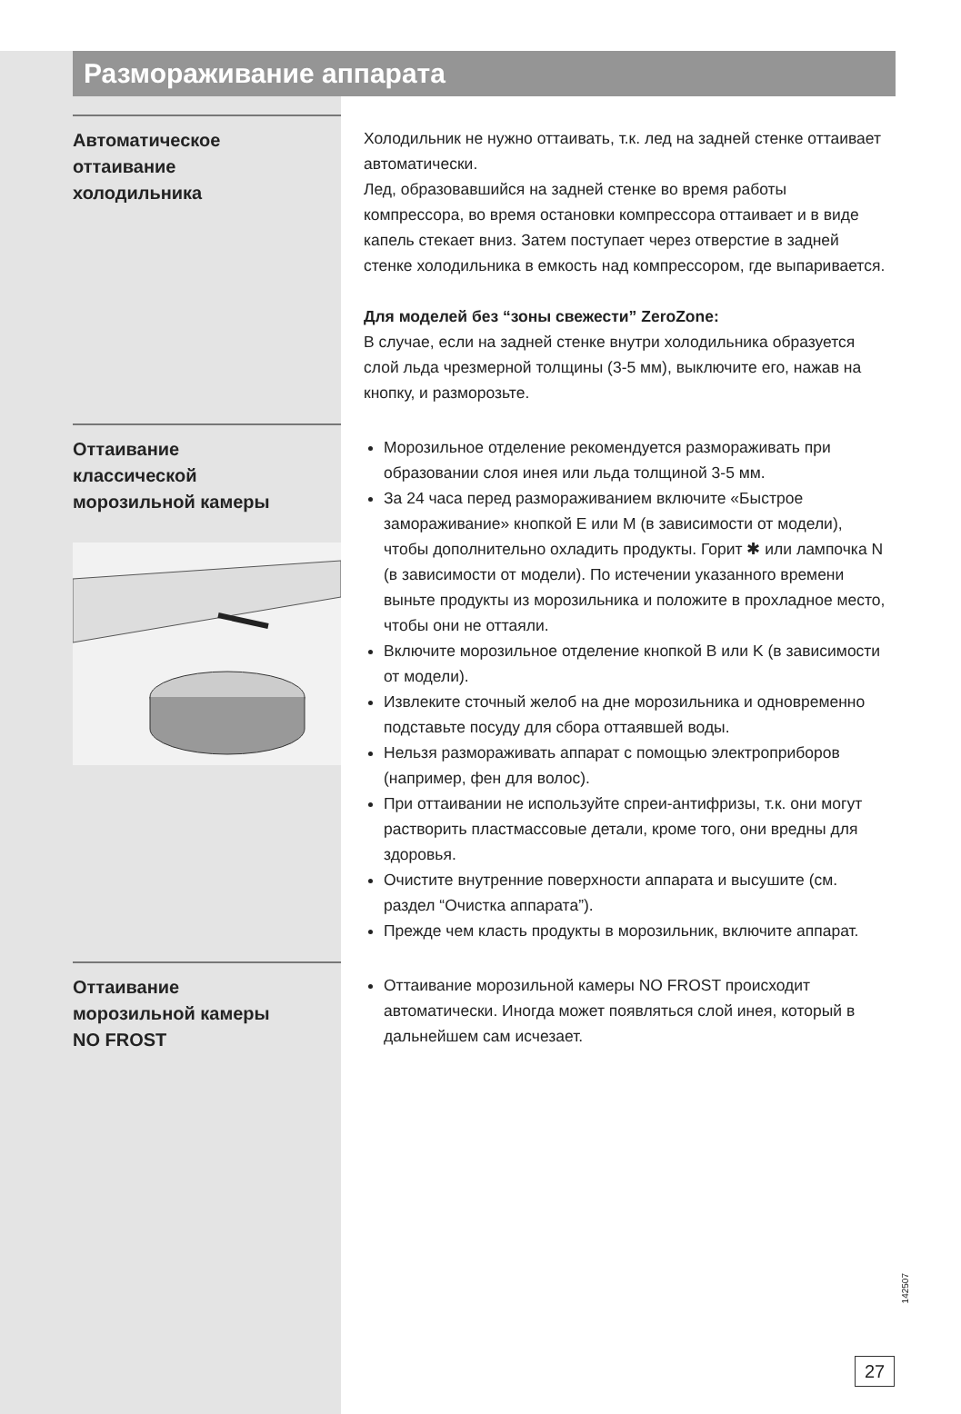Размораживание аппарата
Автоматическое
оттаивание
холодильника
Холодильник не нужно оттаивать, т.к. лед на задней стенке оттаивает автоматически.
Лед, образовавшийся на задней стенке во время работы компрессора, во время остановки компрессора оттаивает и в виде капель стекает вниз. Затем поступает через отверстие в задней стенке холодильника в емкость над компрессором, где выпаривается.
Для моделей без “зоны свежести” ZeroZone:
В случае, если на задней стенке внутри холодильника образуется слой льда чрезмерной толщины (3-5 мм), выключите его, нажав на кнопку, и разморозьте.
Оттаивание
классической
морозильной камеры
Морозильное отделение рекомендуется размораживать при образовании слоя инея или льда толщиной 3-5 мм.
За 24 часа перед размораживанием включите «Быстрое замораживание» кнопкой E или M (в зависимости от модели), чтобы дополнительно охладить продукты. Горит ✱ или лампочка N (в зависимости от модели). По истечении указанного времени выньте продукты из морозильника и положите в прохладное место, чтобы они не оттаяли.
Включите морозильное отделение кнопкой B или K (в зависимости от модели).
Извлеките сточный желоб на дне морозильника и одновременно подставьте посуду для сбора оттаявшей воды.
Нельзя размораживать аппарат с помощью электроприборов (например, фен для волос).
При оттаивании не используйте спреи-антифризы, т.к. они могут растворить пластмассовые детали, кроме того, они вредны для здоровья.
Очистите внутренние поверхности аппарата и высушите (см. раздел “Очистка аппарата”).
Прежде чем класть продукты в морозильник, включите аппарат.
Оттаивание
морозильной камеры
NO FROST
Оттаивание морозильной камеры NO FROST происходит автоматически. Иногда может появляться слой инея, который в дальнейшем сам исчезает.
142507
27